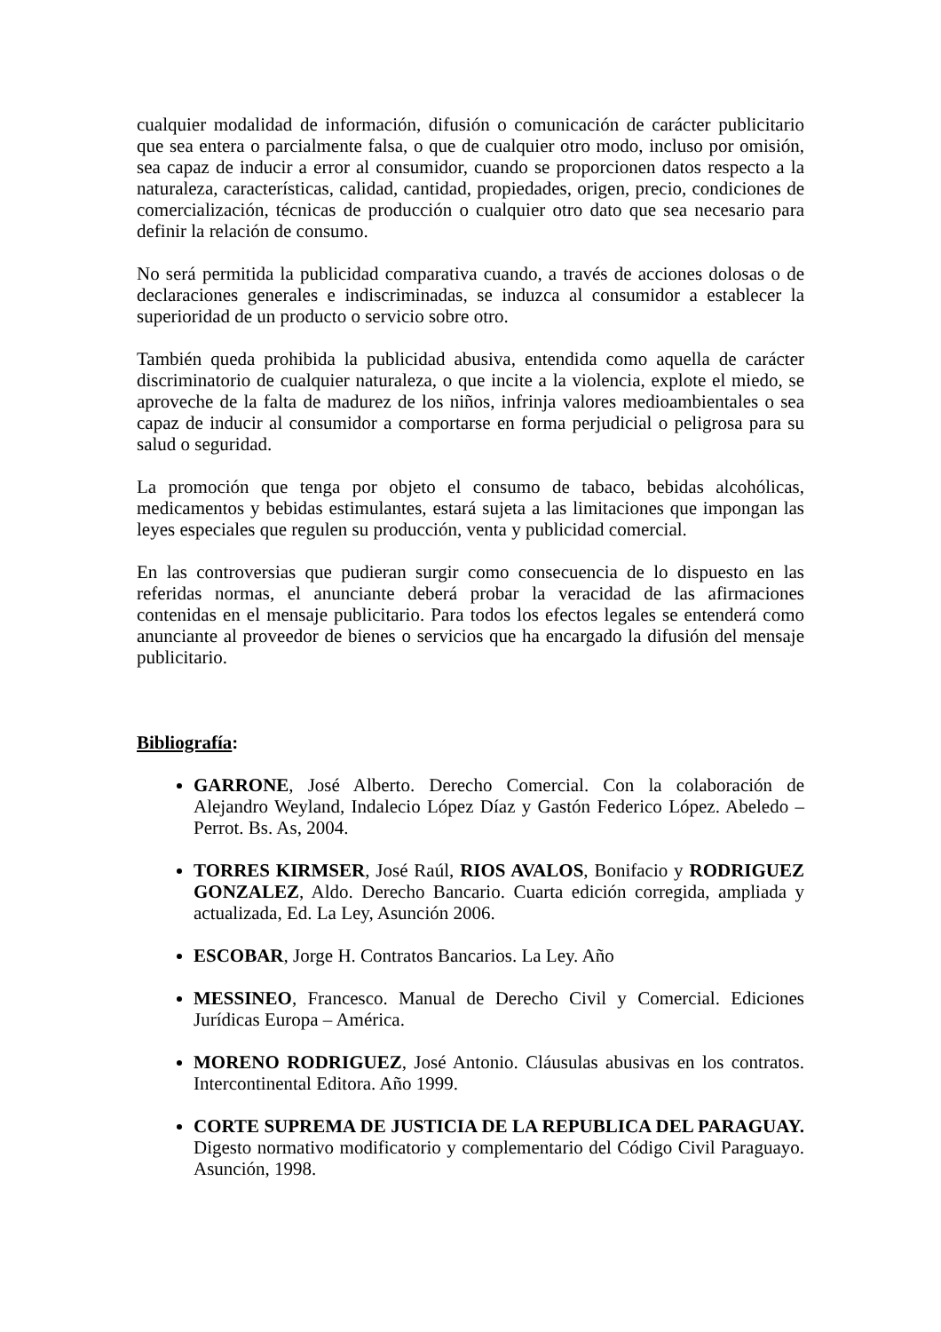cualquier modalidad de información, difusión o comunicación de carácter publicitario que sea entera o parcialmente falsa, o que de cualquier otro modo, incluso por omisión, sea capaz de inducir a error al consumidor, cuando se proporcionen datos respecto a la naturaleza, características, calidad, cantidad, propiedades, origen, precio, condiciones de comercialización, técnicas de producción o cualquier otro dato que sea necesario para definir la relación de consumo.
No será permitida la publicidad comparativa cuando, a través de acciones dolosas o de declaraciones generales e indiscriminadas, se induzca al consumidor a establecer la superioridad de un producto o servicio sobre otro.
También queda prohibida la publicidad abusiva, entendida como aquella de carácter discriminatorio de cualquier naturaleza, o que incite a la violencia, explote el miedo, se aproveche de la falta de madurez de los niños, infrinja valores medioambientales o sea capaz de inducir al consumidor a comportarse en forma perjudicial o peligrosa para su salud o seguridad.
La promoción que tenga por objeto el consumo de tabaco, bebidas alcohólicas, medicamentos y bebidas estimulantes, estará sujeta a las limitaciones que impongan las leyes especiales que regulen su producción, venta y publicidad comercial.
En las controversias que pudieran surgir como consecuencia de lo dispuesto en las referidas normas, el anunciante deberá probar la veracidad de las afirmaciones contenidas en el mensaje publicitario. Para todos los efectos legales se entenderá como anunciante al proveedor de bienes o servicios que ha encargado la difusión del mensaje publicitario.
Bibliografía:
GARRONE, José Alberto. Derecho Comercial. Con la colaboración de Alejandro Weyland, Indalecio López Díaz y Gastón Federico López. Abeledo – Perrot. Bs. As, 2004.
TORRES KIRMSER, José Raúl, RIOS AVALOS, Bonifacio y RODRIGUEZ GONZALEZ, Aldo. Derecho Bancario. Cuarta edición corregida, ampliada y actualizada, Ed. La Ley, Asunción 2006.
ESCOBAR, Jorge H. Contratos Bancarios. La Ley. Año
MESSINEO, Francesco. Manual de Derecho Civil y Comercial. Ediciones Jurídicas Europa – América.
MORENO RODRIGUEZ, José Antonio. Cláusulas abusivas en los contratos. Intercontinental Editora. Año 1999.
CORTE SUPREMA DE JUSTICIA DE LA REPUBLICA DEL PARAGUAY. Digesto normativo modificatorio y complementario del Código Civil Paraguayo. Asunción, 1998.